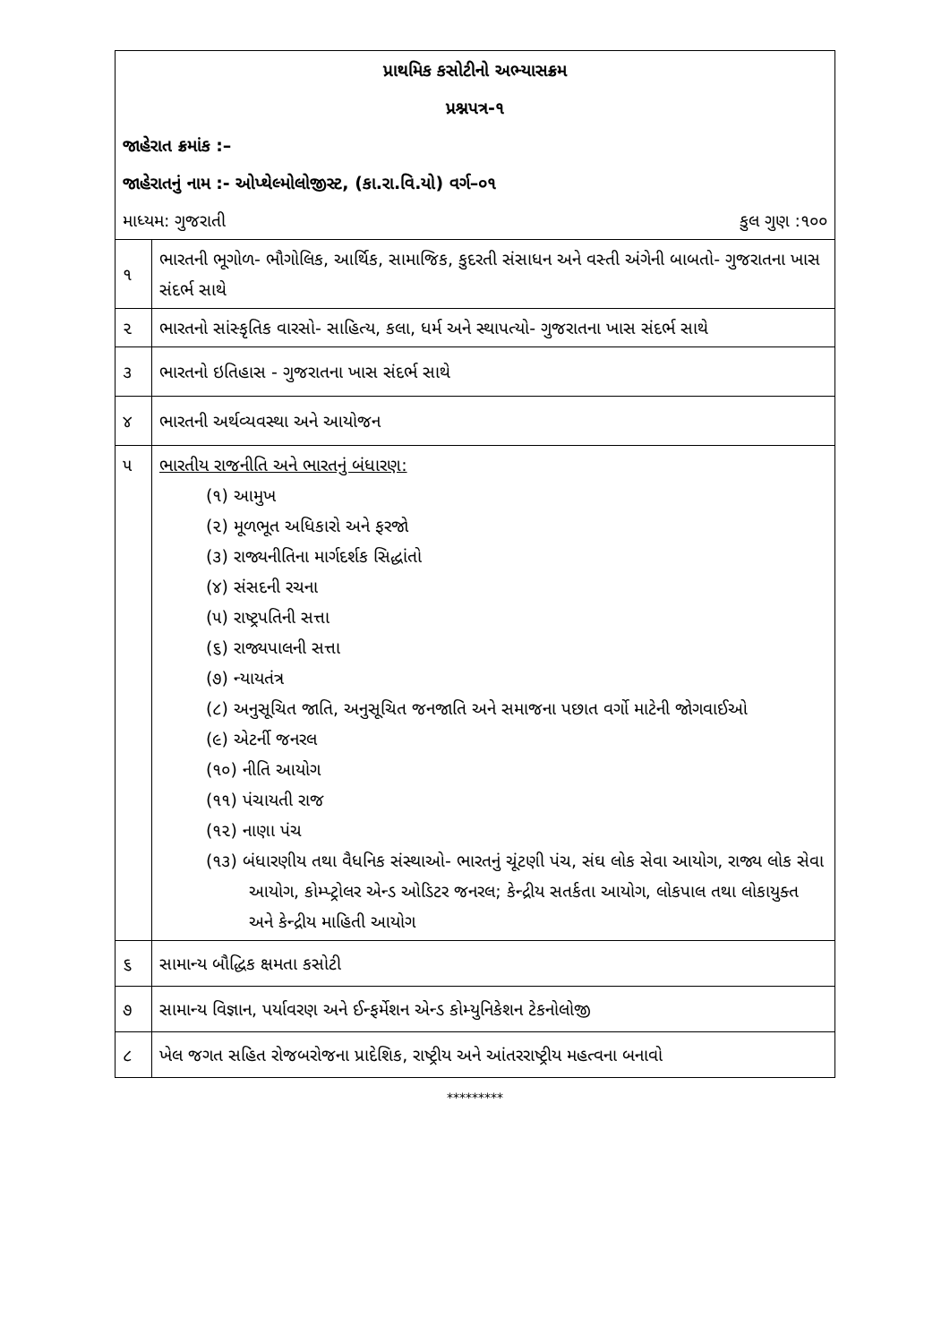| પ્રાથમિક કસોટીનો અભ્યાસક્રમ | |
| પ્રશ્નપત્ર-૧ | |
| જાહેરાત ક્રમાંક :– | |
| જાહેરાતનું નામ :- ઓપ્થેલ્મોલોજીસ્ટ, (કા.રા.વિ.યો) વર્ગ–૦૧ | |
| માધ્યમ: ગુજરાતી કુલ ગુણ :૧૦૦ | |
| ૧ | ભારતની ભૂગોળ- ભૌગોલિક, આર્થિક, સામાજિક, કુદરતી સંસાધન અને વસ્તી અંગેની બાબતો- ગુજરાતના ખાસ સંદર્ભ સાથે |
| ૨ | ભારતનો સાંસ્કૃતિક વારસો- સાહિત્ય, કલા, ધર્મ અને સ્થાપત્યો- ગુજરાતના ખાસ સંદર્ભ સાથે |
| ૩ | ભારતનો ઇતિહાસ - ગુજરાતના ખાસ સંદર્ભ સાથે |
| ૪ | ભારતની અર્થવ્યવસ્થા અને આયોજન |
| ૫ | ભારતીય રાજનીતિ અને ભારતનું બંધારણ: (૧) આમુખ (૨) મૂળભૂત અધિકારો અને ફરજો (૩) રાજ્યનીતિના માર્ગદર્શક સિદ્ધાંતો (૪) સંસદની રચના (૫) રાષ્ટ્રપતિની સત્તા (૬) રાજ્યપાલની સત્તા (૭) ન્યાયતંત્ર (૮) અનુસૂચિત જાતિ, અનુસૂચિત જનજાતિ અને સમાજના પછાત વર્ગો માટેની જોગવાઈઓ (૯) એટર્ની જનરલ (૧૦) નીતિ આયોગ (૧૧) પંચાયતી રાજ (૧૨) નાણા પંચ (૧૩) બંધારણીય તથા વૈધનિક સંસ્થાઓ- ભારતનું ચૂંટણી પંચ, સંઘ લોક સેવા આયોગ, રાજ્ય લોક સેવા આયોગ, કોમ્પ્ટ્રોલર એન્ડ ઓડિટર જનરલ; કેન્દ્રીય સતર્કતા આયોગ, લોકપાલ તથા લોકાયુક્ત અને કેન્દ્રીય માહિતી આયોગ |
| ૬ | સામાન્ય બૌદ્ધિક ક્ષમતા કસોટી |
| ૭ | સામાન્ય વિજ્ઞાન, પર્યાવરણ અને ઈન્ફર્મેશન એન્ડ કોમ્યુનિકેશન ટેકનોલોજી |
| ૮ | ખેલ જગત સહિત રોજબરોજના પ્રાદેશિક, રાષ્ટ્રીય અને આંતરરાષ્ટ્રીય મહત્વના બનાવો |
*********